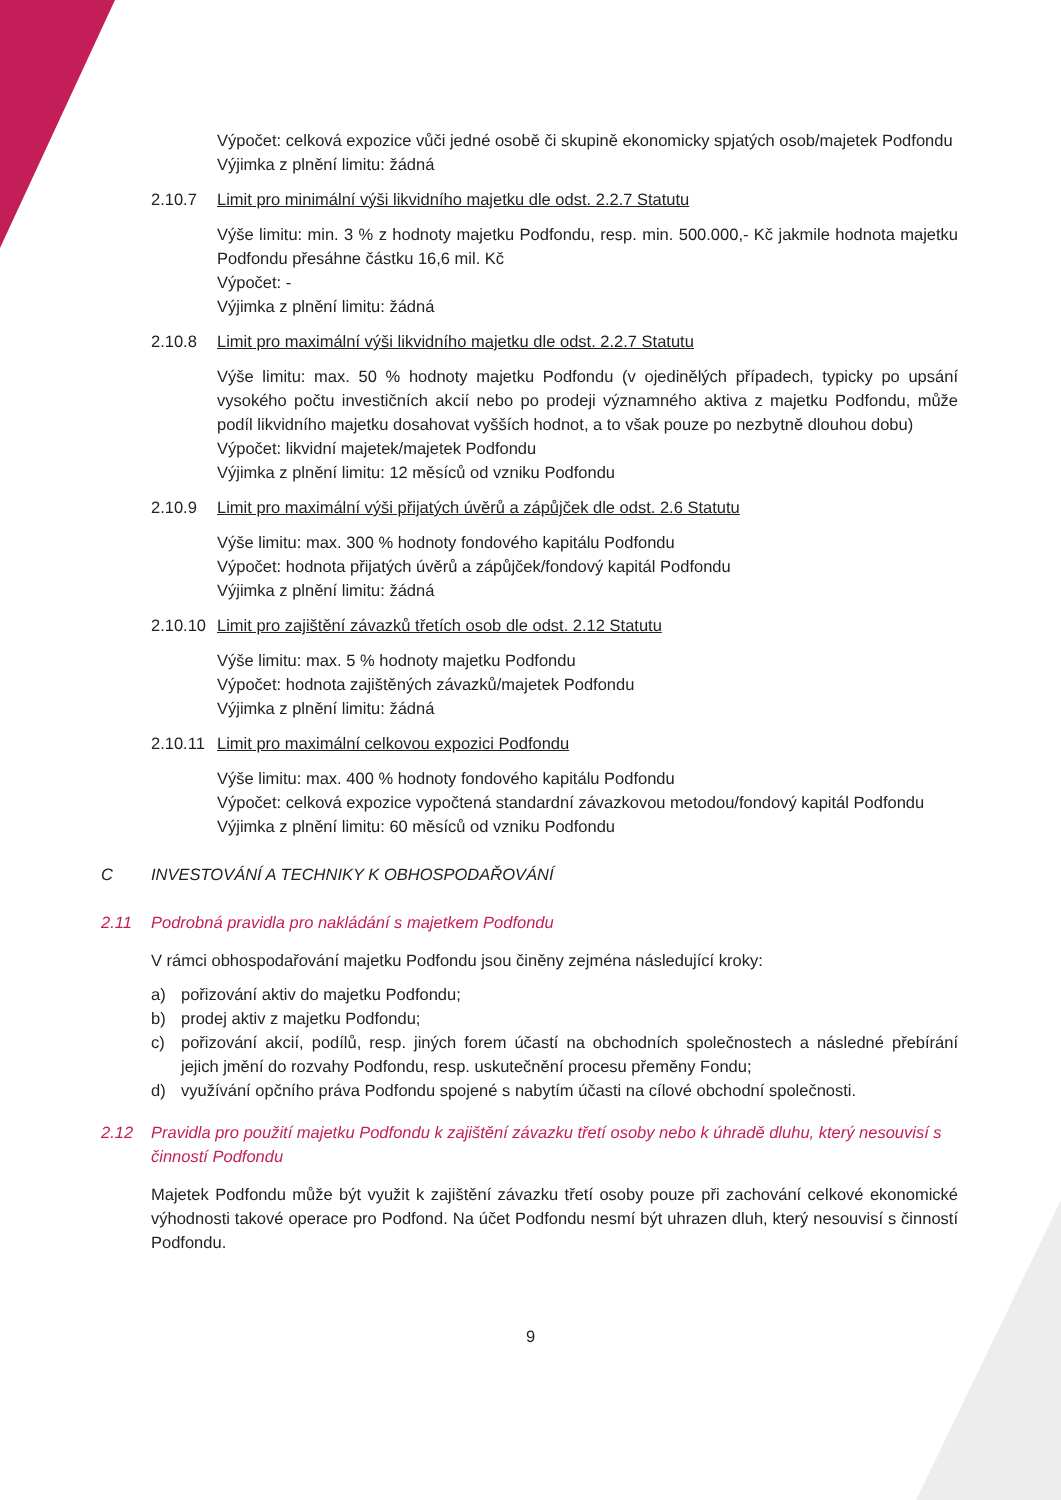Výpočet: celková expozice vůči jedné osobě či skupině ekonomicky spjatých osob/majetek Podfondu
Výjimka z plnění limitu: žádná
2.10.7 Limit pro minimální výši likvidního majetku dle odst. 2.2.7 Statutu
Výše limitu: min. 3 % z hodnoty majetku Podfondu, resp. min. 500.000,- Kč jakmile hodnota majetku Podfondu přesáhne částku 16,6 mil. Kč
Výpočet: -
Výjimka z plnění limitu: žádná
2.10.8 Limit pro maximální výši likvidního majetku dle odst. 2.2.7 Statutu
Výše limitu: max. 50 % hodnoty majetku Podfondu (v ojedinělých případech, typicky po upsání vysokého počtu investičních akcií nebo po prodeji významného aktiva z majetku Podfondu, může podíl likvidního majetku dosahovat vyšších hodnot, a to však pouze po nezbytně dlouhou dobu)
Výpočet: likvidní majetek/majetek Podfondu
Výjimka z plnění limitu: 12 měsíců od vzniku Podfondu
2.10.9 Limit pro maximální výši přijatých úvěrů a zápůjček dle odst. 2.6 Statutu
Výše limitu: max. 300 % hodnoty fondového kapitálu Podfondu
Výpočet: hodnota přijatých úvěrů a zápůjček/fondový kapitál Podfondu
Výjimka z plnění limitu: žádná
2.10.10 Limit pro zajištění závazků třetích osob dle odst. 2.12 Statutu
Výše limitu: max. 5 % hodnoty majetku Podfondu
Výpočet: hodnota zajištěných závazků/majetek Podfondu
Výjimka z plnění limitu: žádná
2.10.11 Limit pro maximální celkovou expozici Podfondu
Výše limitu: max. 400 % hodnoty fondového kapitálu Podfondu
Výpočet: celková expozice vypočtená standardní závazkovou metodou/fondový kapitál Podfondu
Výjimka z plnění limitu: 60 měsíců od vzniku Podfondu
C INVESTOVÁNÍ A TECHNIKY K OBHOSPODAŘOVÁNÍ
2.11 Podrobná pravidla pro nakládání s majetkem Podfondu
V rámci obhospodařování majetku Podfondu jsou činěny zejména následující kroky:
a) pořizování aktiv do majetku Podfondu;
b) prodej aktiv z majetku Podfondu;
c) pořizování akcií, podílů, resp. jiných forem účastí na obchodních společnostech a následné přebírání jejich jmění do rozvahy Podfondu, resp. uskutečnění procesu přeměny Fondu;
d) využívání opčního práva Podfondu spojené s nabytím účasti na cílové obchodní společnosti.
2.12 Pravidla pro použití majetku Podfondu k zajištění závazku třetí osoby nebo k úhradě dluhu, který nesouvisí s činností Podfondu
Majetek Podfondu může být využit k zajištění závazku třetí osoby pouze při zachování celkové ekonomické výhodnosti takové operace pro Podfond. Na účet Podfondu nesmí být uhrazen dluh, který nesouvisí s činností Podfondu.
9